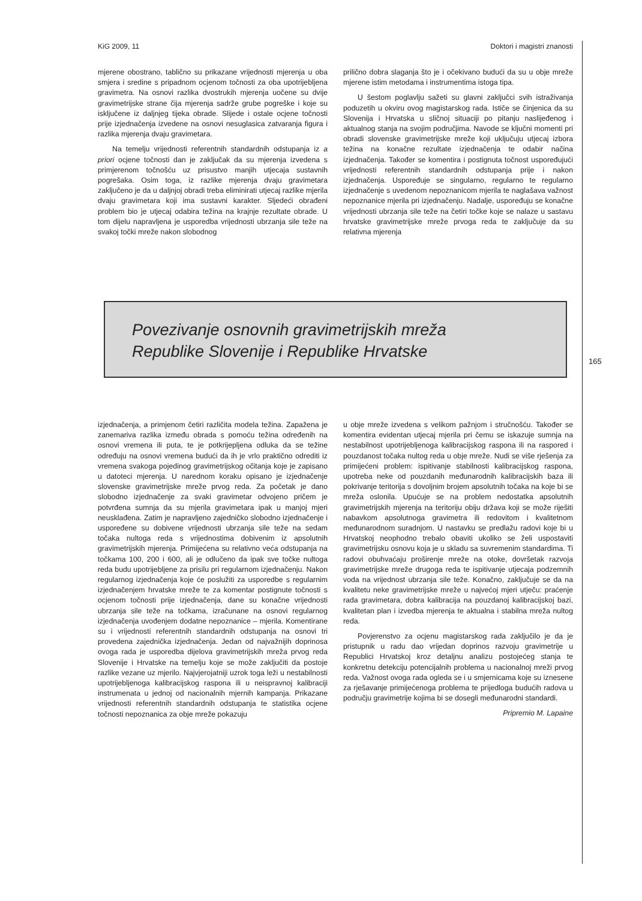KiG 2009, 11 Doktori i magistri znanosti
mjerene obostrano, tablično su prikazane vrijednosti mjerenja u oba smjera i sredine s pripadnom ocjenom točnosti za oba upotrijebljena gravimetra. Na osnovi razlika dvostrukih mjerenja uočene su dvije gravimetrijske strane čija mjerenja sadrže grube pogreške i koje su isključene iz daljnjeg tijeka obrade. Slijede i ostale ocjene točnosti prije izjednačenja izvedene na osnovi nesuglasica zatvaranja figura i razlika mjerenja dvaju gravimetara.
Na temelju vrijednosti referentnih standardnih odstupanja iz a priori ocjene točnosti dan je zaključak da su mjerenja izvedena s primjerenom točnošću uz prisustvo manjih utjecaja sustavnih pogrešaka. Osim toga, iz razlike mjerenja dvaju gravimetara zaključeno je da u daljnjoj obradi treba eliminirati utjecaj razlike mjerila dvaju gravimetara koji ima sustavni karakter. Sljedeći obrađeni problem bio je utjecaj odabira težina na krajnje rezultate obrade. U tom dijelu napravljena je usporedba vrijednosti ubrzanja sile teže na svakoj točki mreže nakon slobodnog
prilično dobra slaganja što je i očekivano budući da su u obje mreže mjerene istim metodama i instrumentima istoga tipa.
U šestom poglavlju sažeti su glavni zaključci svih istraživanja poduzetih u okviru ovog magistarskog rada. Ističe se činjenica da su Slovenija i Hrvatska u sličnoj situaciji po pitanju naslijeđenog i aktualnog stanja na svojim područjima. Navode se ključni momenti pri obradi slovenske gravimetrijske mreže koji uključuju utjecaj izbora težina na konačne rezultate izjednačenja te odabir načina izjednačenja. Također se komentira i postignuta točnost uspoređujući vrijednosti referentnih standardnih odstupanja prije i nakon izjednačenja. Uspoređuje se singularno, regularno te regularno izjednačenje s uvedenom nepoznanicom mjerila te naglašava važnost nepoznanice mjerila pri izjednačenju. Nadalje, uspoređuju se konačne vrijednosti ubrzanja sile teže na četiri točke koje se nalaze u sastavu hrvatske gravimetrijske mreže prvoga reda te zaključuje da su relativna mjerenja
Povezivanje osnovnih gravimetrijskih mreža
Republike Slovenije i Republike Hrvatske
165
izjednačenja, a primjenom četiri različita modela težina. Zapažena je zanemariva razlika između obrada s pomoću težina određenih na osnovi vremena ili puta, te je potkrijepljena odluka da se težine određuju na osnovi vremena budući da ih je vrlo praktično odrediti iz vremena svakoga pojedinog gravimetrijskog očitanja koje je zapisano u datoteci mjerenja. U narednom koraku opisano je izjednačenje slovenske gravimetrijske mreže prvog reda. Za početak je dano slobodno izjednačenje za svaki gravimetar odvojeno pričem je potvrđena sumnja da su mjerila gravimetara ipak u manjoj mjeri neusklađena. Zatim je napravljeno zajedničko slobodno izjednačenje i uspoređene su dobivene vrijednosti ubrzanja sile teže na sedam točaka nultoga reda s vrijednostima dobivenim iz apsolutnih gravimetrijskih mjerenja. Primijećena su relativno veća odstupanja na točkama 100, 200 i 600, ali je odlučeno da ipak sve točke nultoga reda budu upotrijebljene za prisilu pri regularnom izjednačenju. Nakon regularnog izjednačenja koje će poslužiti za usporedbe s regularnim izjednačenjem hrvatske mreže te za komentar postignute točnosti s ocjenom točnosti prije izjednačenja, dane su konačne vrijednosti ubrzanja sile teže na točkama, izračunane na osnovi regularnog izjednačenja uvođenjem dodatne nepoznanice – mjerila. Komentirane su i vrijednosti referentnih standardnih odstupanja na osnovi tri provedena zajednička izjednačenja. Jedan od najvažnijih doprinosa ovoga rada je usporedba dijelova gravimetrijskih mreža prvog reda Slovenije i Hrvatske na temelju koje se može zaključiti da postoje razlike vezane uz mjerilo. Najvjerojatniji uzrok toga leži u nestabilnosti upotrijebljenoga kalibracijskog raspona ili u neispravnoj kalibraciji instrumenata u jednoj od nacionalnih mjernih kampanja. Prikazane vrijednosti referentnih standardnih odstupanja te statistika ocjene točnosti nepoznanica za obje mreže pokazuju
u obje mreže izvedena s velikom pažnjom i stručnošću. Također se komentira evidentan utjecaj mjerila pri čemu se iskazuje sumnja na nestabilnost upotrijebljenoga kalibracijskog raspona ili na raspored i pouzdanost točaka nultog reda u obje mreže. Nudi se više rješenja za primijećeni problem: ispitivanje stabilnosti kalibracijskog raspona, upotreba neke od pouzdanih međunarodnih kalibracijskih baza ili pokrivanje teritorija s dovoljnim brojem apsolutnih točaka na koje bi se mreža oslonila. Upućuje se na problem nedostatka apsolutnih gravimetrijskih mjerenja na teritoriju obiju država koji se može riješiti nabavkom apsolutnoga gravimetra ili redovitom i kvalitetnom međunarodnom suradnjom. U nastavku se predlažu radovi koje bi u Hrvatskoj neophodno trebalo obaviti ukoliko se želi uspostaviti gravimetrijsku osnovu koja je u skladu sa suvremenim standardima. Ti radovi obuhvaćaju proširenje mreže na otoke, dovršetak razvoja gravimetrijske mreže drugoga reda te ispitivanje utjecaja podzemnih voda na vrijednost ubrzanja sile teže. Konačno, zaključuje se da na kvalitetu neke gravimetrijske mreže u najvećoj mjeri utječu: praćenje rada gravimetara, dobra kalibracija na pouzdanoj kalibracijskoj bazi, kvalitetan plan i izvedba mjerenja te aktualna i stabilna mreža nultog reda.
Povjerenstvo za ocjenu magistarskog rada zaključilo je da je pristupnik u radu dao vrijedan doprinos razvoju gravimetrije u Republici Hrvatskoj kroz detaljnu analizu postojećeg stanja te konkretnu detekciju potencijalnih problema u nacionalnoj mreži prvog reda. Važnost ovoga rada ogleda se i u smjernicama koje su iznesene za rješavanje primijećenoga problema te prijedloga budućih radova u području gravimetrije kojima bi se dosegli međunarodni standardi.
Pripremio M. Lapaine